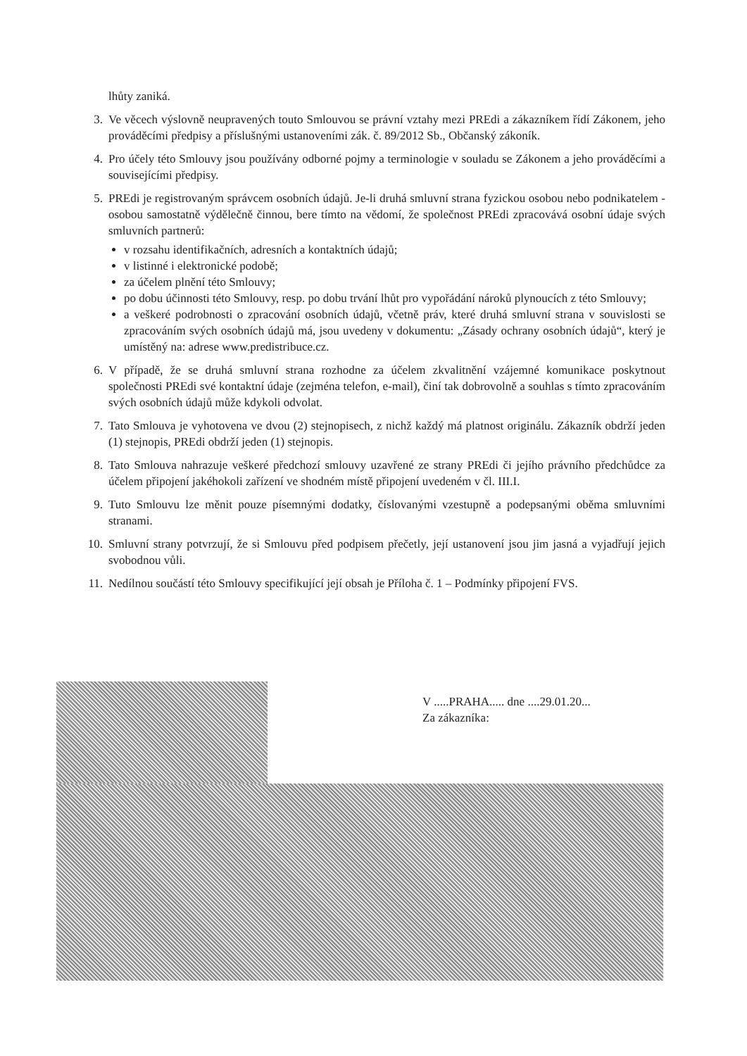lhůty zaniká.
3. Ve věcech výslovně neupravených touto Smlouvou se právní vztahy mezi PREdi a zákazníkem řídí Zákonem, jeho prováděcími předpisy a příslušnými ustanoveními zák. č. 89/2012 Sb., Občanský zákoník.
4. Pro účely této Smlouvy jsou používány odborné pojmy a terminologie v souladu se Zákonem a jeho prováděcími a souvisejícími předpisy.
5. PREdi je registrovaným správcem osobních údajů. Je-li druhá smluvní strana fyzickou osobou nebo podnikatelem - osobou samostatně výdělečně činnou, bere tímto na vědomí, že společnost PREdi zpracovává osobní údaje svých smluvních partnerů:
v rozsahu identifikačních, adresních a kontaktních údajů;
v listinné i elektronické podobě;
za účelem plnění této Smlouvy;
po dobu účinnosti této Smlouvy, resp. po dobu trvání lhůt pro vypořádání nároků plynoucích z této Smlouvy;
a veškeré podrobnosti o zpracování osobních údajů, včetně práv, které druhá smluvní strana v souvislosti se zpracováním svých osobních údajů má, jsou uvedeny v dokumentu: „Zásady ochrany osobních údajů“, který je umístěný na: adrese www.predistribuce.cz.
6. V případě, že se druhá smluvní strana rozhodne za účelem zkvalitnění vzájemné komunikace poskytnout společnosti PREdi své kontaktní údaje (zejména telefon, e-mail), činí tak dobrovolně a souhlas s tímto zpracováním svých osobních údajů může kdykoli odvolat.
7. Tato Smlouva je vyhotovena ve dvou (2) stejnopisech, z nichž každý má platnost originálu. Zákazník obdrží jeden (1) stejnopis, PREdi obdrží jeden (1) stejnopis.
8. Tato Smlouva nahrazuje veškeré předchozí smlouvy uzavřené ze strany PREdi či jejího právního předchůdce za účelem připojení jakéhokoli zařízení ve shodném místě připojení uvedeném v čl. III.I.
9. Tuto Smlouvu lze měnit pouze písemnými dodatky, číslovanými vzestupně a podepsanými oběma smluvními stranami.
10. Smluvní strany potvrzují, že si Smlouvu před podpisem přečetly, její ustanovení jsou jim jasná a vyjadřují jejich svobodnou vůli.
11. Nedílnou součástí této Smlouvy specifikující její obsah je Příloha č. 1 – Podmínky připojení FVS.
V .....PRAHA..... dne ....29.01.20...
Za zákazníka: